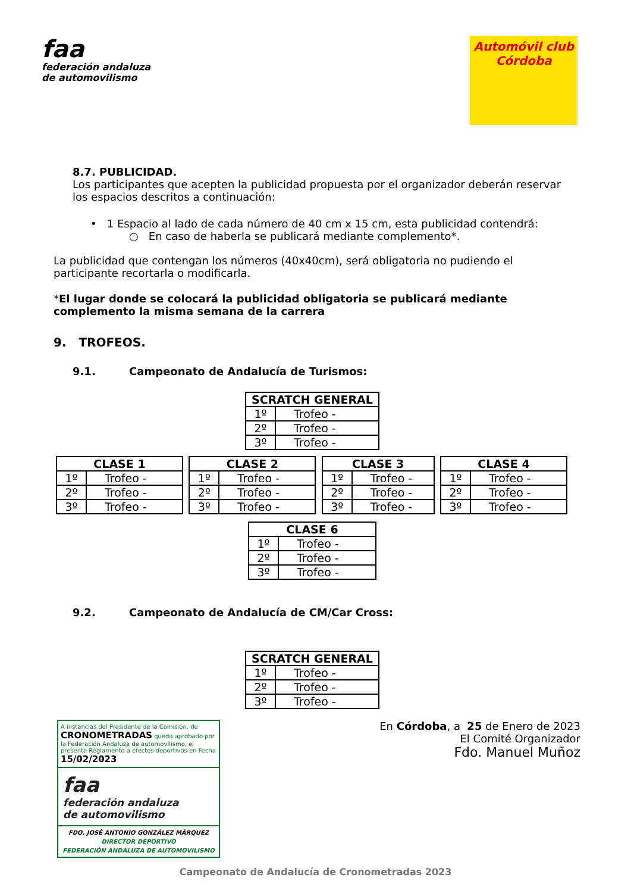faa
federación andaluza
de automovilismo
Automóvil club
Córdoba
8.7. PUBLICIDAD.
Los participantes que acepten la publicidad propuesta por el organizador deberán reservar los espacios descritos a continuación:
• 1 Espacio al lado de cada número de 40 cm x 15 cm, esta publicidad contendrá:
○ En caso de haberla se publicará mediante complemento*.
La publicidad que contengan los números (40x40cm), será obligatoria no pudiendo el participante recortarla o modificarla.
*El lugar donde se colocará la publicidad obligatoria se publicará mediante complemento la misma semana de la carrera
9. TROFEOS.
9.1. Campeonato de Andalucía de Turismos:
| SCRATCH GENERAL | |
| --- | --- |
| 1º | Trofeo - |
| 2º | Trofeo - |
| 3º | Trofeo - |
| CLASE 1 | |
| --- | --- |
| 1º | Trofeo - |
| 2º | Trofeo - |
| 3º | Trofeo - |
| CLASE 2 | |
| --- | --- |
| 1º | Trofeo - |
| 2º | Trofeo - |
| 3º | Trofeo - |
| CLASE 3 | |
| --- | --- |
| 1º | Trofeo - |
| 2º | Trofeo - |
| 3º | Trofeo - |
| CLASE 4 | |
| --- | --- |
| 1º | Trofeo - |
| 2º | Trofeo - |
| 3º | Trofeo - |
| CLASE 6 | |
| --- | --- |
| 1º | Trofeo - |
| 2º | Trofeo - |
| 3º | Trofeo - |
9.2. Campeonato de Andalucía de CM/Car Cross:
| SCRATCH GENERAL | |
| --- | --- |
| 1º | Trofeo - |
| 2º | Trofeo - |
| 3º | Trofeo - |
A instancias del Presidente de la Comisión, de CRONOMETRADAS queda aprobado por la Federación Andaluza de automovilismo, el presente Reglamento a efectos deportivos en Fecha 15/02/2023
faa
federación andaluza
de automovilismo
FDO. JOSÉ ANTONIO GONZÁLEZ MÁRQUEZ
DIRECTOR DEPORTIVO
FEDERACIÓN ANDALUZA DE AUTOMOVILISMO
En Córdoba, a 25 de Enero de 2023
El Comité Organizador
Fdo. Manuel Muñoz
Campeonato de Andalucía de Cronometradas 2023